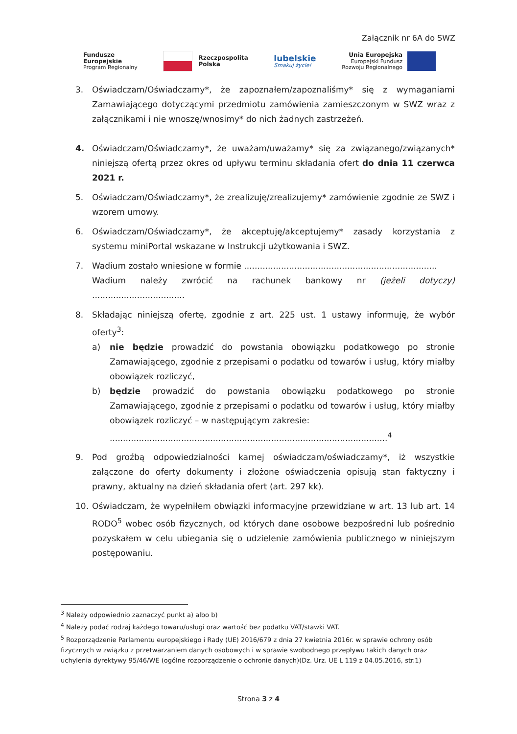Załącznik nr 6A do SWZ
Fundusze
Europejskie
Program Regionalny
Rzeczpospolita
Polska
lubelskie
Smakuj życie!
Unia Europejska
Europejski Fundusz
Rozwoju Regionalnego
3. Oświadczam/Oświadczamy*, że zapoznałem/zapoznaliśmy* się z wymaganiami Zamawiającego dotyczącymi przedmiotu zamówienia zamieszczonym w SWZ wraz z załącznikami i nie wnoszę/wnosimy* do nich żadnych zastrzeżeń.
4. Oświadczam/Oświadczamy*, że uważam/uważamy* się za związanego/związanych* niniejszą ofertą przez okres od upływu terminu składania ofert do dnia 11 czerwca 2021 r.
5. Oświadczam/Oświadczamy*, że zrealizuję/zrealizujemy* zamówienie zgodnie ze SWZ i wzorem umowy.
6. Oświadczam/Oświadczamy*, że akceptuję/akceptujemy* zasady korzystania z systemu miniPortal wskazane w Instrukcji użytkowania i SWZ.
7. Wadium zostało wniesione w formie .........................................................................
Wadium należy zwrócić na rachunek bankowy nr (jeżeli dotyczy) ...................................
8. Składając niniejszą ofertę, zgodnie z art. 225 ust. 1 ustawy informuję, że wybór oferty<sup>3</sup>:
a) nie będzie prowadzić do powstania obowiązku podatkowego po stronie Zamawiającego, zgodnie z przepisami o podatku od towarów i usług, który miałby obowiązek rozliczyć,
b) będzie prowadzić do powstania obowiązku podatkowego po stronie Zamawiającego, zgodnie z przepisami o podatku od towarów i usług, który miałby obowiązek rozliczyć – w następującym zakresie:
.........................................................................................................<sup>4</sup>
9. Pod groźbą odpowiedzialności karnej oświadczam/oświadczamy*, iż wszystkie załączone do oferty dokumenty i złożone oświadczenia opisują stan faktyczny i prawny, aktualny na dzień składania ofert (art. 297 kk).
10. Oświadczam, że wypełniłem obwiązki informacyjne przewidziane w art. 13 lub art. 14 RODO<sup>5</sup> wobec osób fizycznych, od których dane osobowe bezpośredni lub pośrednio pozyskałem w celu ubiegania się o udzielenie zamówienia publicznego w niniejszym postępowaniu.
<sup>3</sup> Należy odpowiednio zaznaczyć punkt a) albo b)
<sup>4</sup> Należy podać rodzaj każdego towaru/usługi oraz wartość bez podatku VAT/stawki VAT.
<sup>5</sup> Rozporządzenie Parlamentu europejskiego i Rady (UE) 2016/679 z dnia 27 kwietnia 2016r. w sprawie ochrony osób fizycznych w związku z przetwarzaniem danych osobowych i w sprawie swobodnego przepływu takich danych oraz uchylenia dyrektywy 95/46/WE (ogólne rozporządzenie o ochronie danych)(Dz. Urz. UE L 119 z 04.05.2016, str.1)
Strona 3 z 4